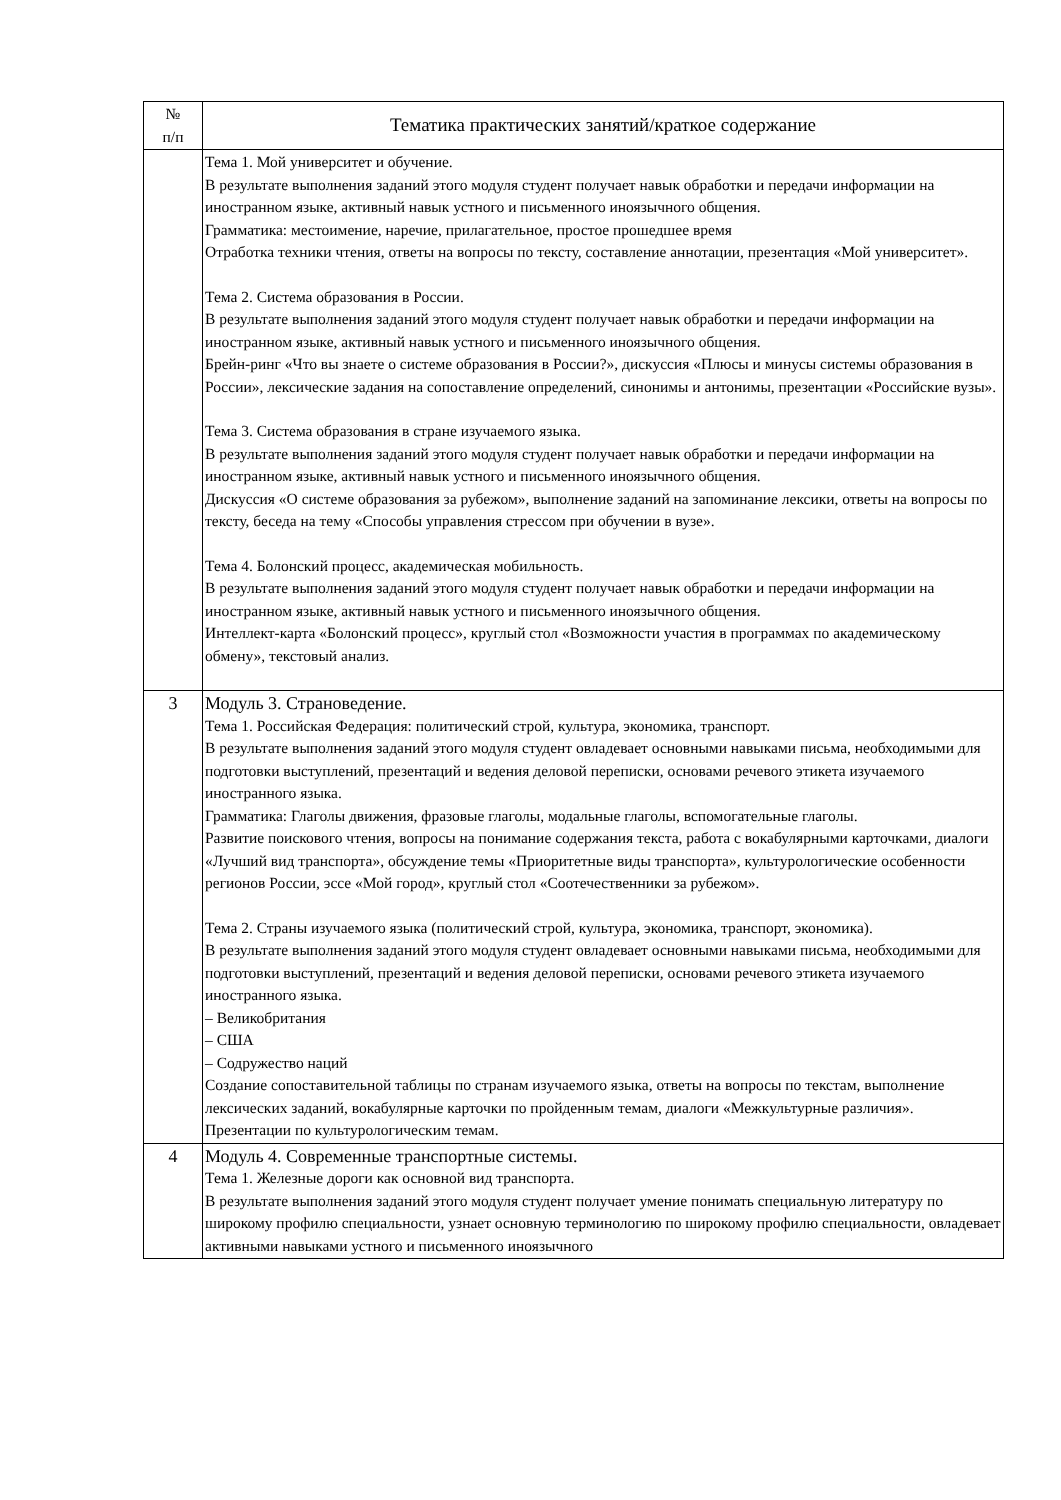| № п/п | Тематика практических занятий/краткое содержание |
| --- | --- |
| | Тема 1. Мой университет и обучение. В результате выполнения заданий этого модуля студент получает навык обработки и передачи информации на иностранном языке, активный навык устного и письменного иноязычного общения. Грамматика: местоимение, наречие, прилагательное, простое прошедшее время Отработка техники чтения, ответы на вопросы по тексту, составление аннотации, презентация «Мой университет». Тема 2. Система образования в России. В результате выполнения заданий этого модуля студент получает навык обработки и передачи информации на иностранном языке, активный навык устного и письменного иноязычного общения. Брейн-ринг «Что вы знаете о системе образования в России?», дискуссия «Плюсы и минусы системы образования в России», лексические задания на сопоставление определений, синонимы и антонимы, презентации «Российские вузы». Тема 3. Система образования в стране изучаемого языка. В результате выполнения заданий этого модуля студент получает навык обработки и передачи информации на иностранном языке, активный навык устного и письменного иноязычного общения. Дискуссия «О системе образования за рубежом», выполнение заданий на запоминание лексики, ответы на вопросы по тексту, беседа на тему «Способы управления стрессом при обучении в вузе». Тема 4. Болонский процесс, академическая мобильность. В результате выполнения заданий этого модуля студент получает навык обработки и передачи информации на иностранном языке, активный навык устного и письменного иноязычного общения. Интеллект-карта «Болонский процесс», круглый стол «Возможности участия в программах по академическому обмену», текстовый анализ. |
| 3 | Модуль 3. Страноведение. Тема 1. Российская Федерация: политический строй, культура, экономика, транспорт. В результате выполнения заданий этого модуля студент овладевает основными навыками письма, необходимыми для подготовки выступлений, презентаций и ведения деловой переписки, основами речевого этикета изучаемого иностранного языка. Грамматика: Глаголы движения, фразовые глаголы, модальные глаголы, вспомогательные глаголы. Развитие поискового чтения, вопросы на понимание содержания текста, работа с вокабулярными карточками, диалоги «Лучший вид транспорта», обсуждение темы «Приоритетные виды транспорта», культурологические особенности регионов России, эссе «Мой город», круглый стол «Соотечественники за рубежом». Тема 2. Страны изучаемого языка (политический строй, культура, экономика, транспорт, экономика). В результате выполнения заданий этого модуля студент овладевает основными навыками письма, необходимыми для подготовки выступлений, презентаций и ведения деловой переписки, основами речевого этикета изучаемого иностранного языка. – Великобритания – США – Содружество наций Создание сопоставительной таблицы по странам изучаемого языка, ответы на вопросы по текстам, выполнение лексических заданий, вокабулярные карточки по пройденным темам, диалоги «Межкультурные различия». Презентации по культурологическим темам. |
| 4 | Модуль 4. Современные транспортные системы. Тема 1. Железные дороги как основной вид транспорта. В результате выполнения заданий этого модуля студент получает умение понимать специальную литературу по широкому профилю специальности, узнает основную терминологию по широкому профилю специальности, овладевает активными навыками устного и письменного иноязычного |